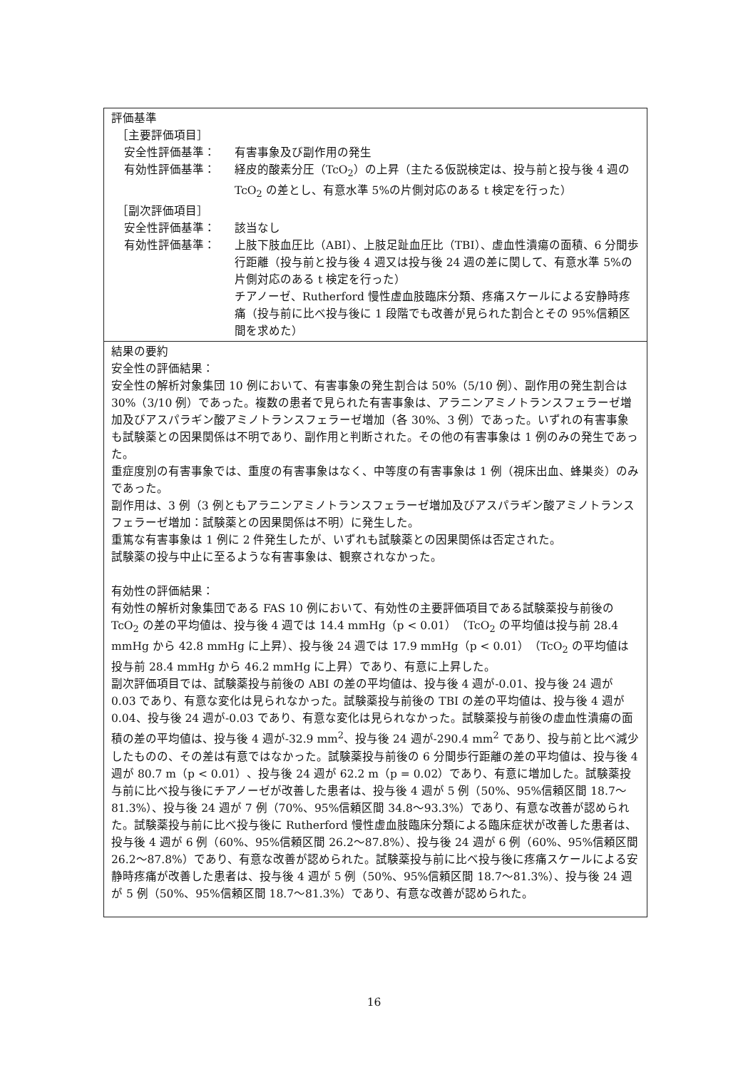| 評価基準 ［主要評価項目］ 安全性評価基準： 有害事象及び副作用の発生 有効性評価基準： 経皮的酸素分圧（TcO<sub>2</sub>）の上昇（主たる仮説検定は、投与前と投与後 4 週の TcO<sub>2</sub> の差とし、有意水準 5%の片側対応のある t 検定を行った） ［副次評価項目］ 安全性評価基準： 該当なし 有効性評価基準： 上肢下肢血圧比（ABI）、上肢足趾血圧比（TBI）、虚血性潰瘍の面積、6 分間歩行距離（投与前と投与後 4 週又は投与後 24 週の差に関して、有意水準 5%の片側対応のある t 検定を行った） チアノーゼ、Rutherford 慢性虚血肢臨床分類、疼痛スケールによる安静時疼痛（投与前に比べ投与後に 1 段階でも改善が見られた割合とその 95%信頼区間を求めた） |
| 結果の要約 安全性の評価結果： 安全性の解析対象集団 10 例において、有害事象の発生割合は 50%（5/10 例）、副作用の発生割合は 30%（3/10 例）であった。複数の患者で見られた有害事象は、アラニンアミノトランスフェラーゼ増加及びアスパラギン酸アミノトランスフェラーゼ増加（各 30%、3 例）であった。いずれの有害事象も試験薬との因果関係は不明であり、副作用と判断された。その他の有害事象は 1 例のみの発生であった。 重症度別の有害事象では、重度の有害事象はなく、中等度の有害事象は 1 例（視床出血、蜂巣炎）のみであった。 副作用は、3 例（3 例ともアラニンアミノトランスフェラーゼ増加及びアスパラギン酸アミノトランスフェラーゼ増加：試験薬との因果関係は不明）に発生した。 重篤な有害事象は 1 例に 2 件発生したが、いずれも試験薬との因果関係は否定された。 試験薬の投与中止に至るような有害事象は、観察されなかった。 有効性の評価結果： 有効性の解析対象集団である FAS 10 例において、有効性の主要評価項目である試験薬投与前後の TcO<sub>2</sub> の差の平均値は、投与後 4 週では 14.4 mmHg（p < 0.01）（TcO<sub>2</sub> の平均値は投与前 28.4 mmHg から 42.8 mmHg に上昇）、投与後 24 週では 17.9 mmHg（p < 0.01）（TcO<sub>2</sub> の平均値は投与前 28.4 mmHg から 46.2 mmHg に上昇）であり、有意に上昇した。 副次評価項目では、試験薬投与前後の ABI の差の平均値は、投与後 4 週が-0.01、投与後 24 週が 0.03 であり、有意な変化は見られなかった。試験薬投与前後の TBI の差の平均値は、投与後 4 週が 0.04、投与後 24 週が-0.03 であり、有意な変化は見られなかった。試験薬投与前後の虚血性潰瘍の面積の差の平均値は、投与後 4 週が-32.9 mm<sup>2</sup>、投与後 24 週が-290.4 mm<sup>2</sup> であり、投与前と比べ減少したものの、その差は有意ではなかった。試験薬投与前後の 6 分間歩行距離の差の平均値は、投与後 4 週が 80.7 m（p < 0.01）、投与後 24 週が 62.2 m（p = 0.02）であり、有意に増加した。試験薬投与前に比べ投与後にチアノーゼが改善した患者は、投与後 4 週が 5 例（50%、95%信頼区間 18.7～81.3%）、投与後 24 週が 7 例（70%、95%信頼区間 34.8～93.3%）であり、有意な改善が認められた。試験薬投与前に比べ投与後に Rutherford 慢性虚血肢臨床分類による臨床症状が改善した患者は、投与後 4 週が 6 例（60%、95%信頼区間 26.2～87.8%）、投与後 24 週が 6 例（60%、95%信頼区間 26.2～87.8%）であり、有意な改善が認められた。試験薬投与前に比べ投与後に疼痛スケールによる安静時疼痛が改善した患者は、投与後 4 週が 5 例（50%、95%信頼区間 18.7～81.3%）、投与後 24 週が 5 例（50%、95%信頼区間 18.7～81.3%）であり、有意な改善が認められた。 |
16